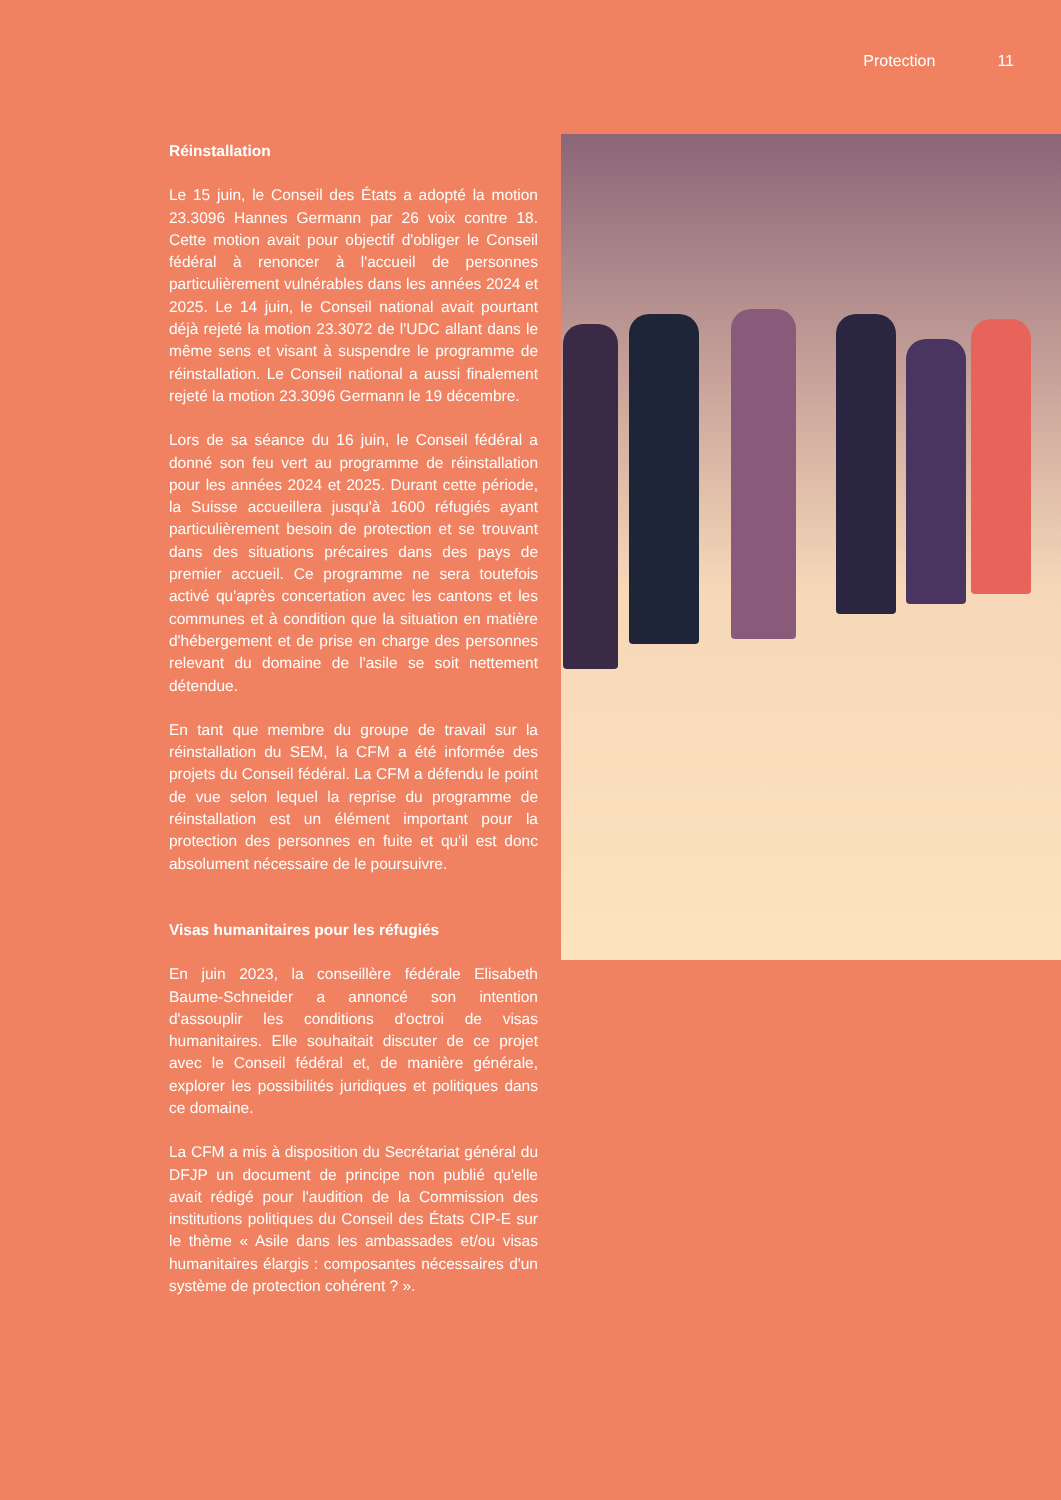Protection 11
Réinstallation
Le 15 juin, le Conseil des États a adopté la motion 23.3096 Hannes Germann par 26 voix contre 18. Cette motion avait pour objectif d'obliger le Conseil fédéral à renoncer à l'accueil de personnes particulièrement vulnérables dans les années 2024 et 2025. Le 14 juin, le Conseil national avait pourtant déjà rejeté la motion 23.3072 de l'UDC allant dans le même sens et visant à suspendre le programme de réinstallation. Le Conseil national a aussi finalement rejeté la motion 23.3096 Germann le 19 décembre.
Lors de sa séance du 16 juin, le Conseil fédéral a donné son feu vert au programme de réinstallation pour les années 2024 et 2025. Durant cette période, la Suisse accueillera jusqu'à 1600 réfugiés ayant particulièrement besoin de protection et se trouvant dans des situations précaires dans des pays de premier accueil. Ce programme ne sera toutefois activé qu'après concertation avec les cantons et les communes et à condition que la situation en matière d'hébergement et de prise en charge des personnes relevant du domaine de l'asile se soit nettement détendue.
En tant que membre du groupe de travail sur la réinstallation du SEM, la CFM a été informée des projets du Conseil fédéral. La CFM a défendu le point de vue selon lequel la reprise du programme de réinstallation est un élément important pour la protection des personnes en fuite et qu'il est donc absolument nécessaire de le poursuivre.
Visas humanitaires pour les réfugiés
En juin 2023, la conseillère fédérale Elisabeth Baume-Schneider a annoncé son intention d'assouplir les conditions d'octroi de visas humanitaires. Elle souhaitait discuter de ce projet avec le Conseil fédéral et, de manière générale, explorer les possibilités juridiques et politiques dans ce domaine.
La CFM a mis à disposition du Secrétariat général du DFJP un document de principe non publié qu'elle avait rédigé pour l'audition de la Commission des institutions politiques du Conseil des États CIP-E sur le thème « Asile dans les ambassades et/ou visas humanitaires élargis : composantes nécessaires d'un système de protection cohérent ? ».